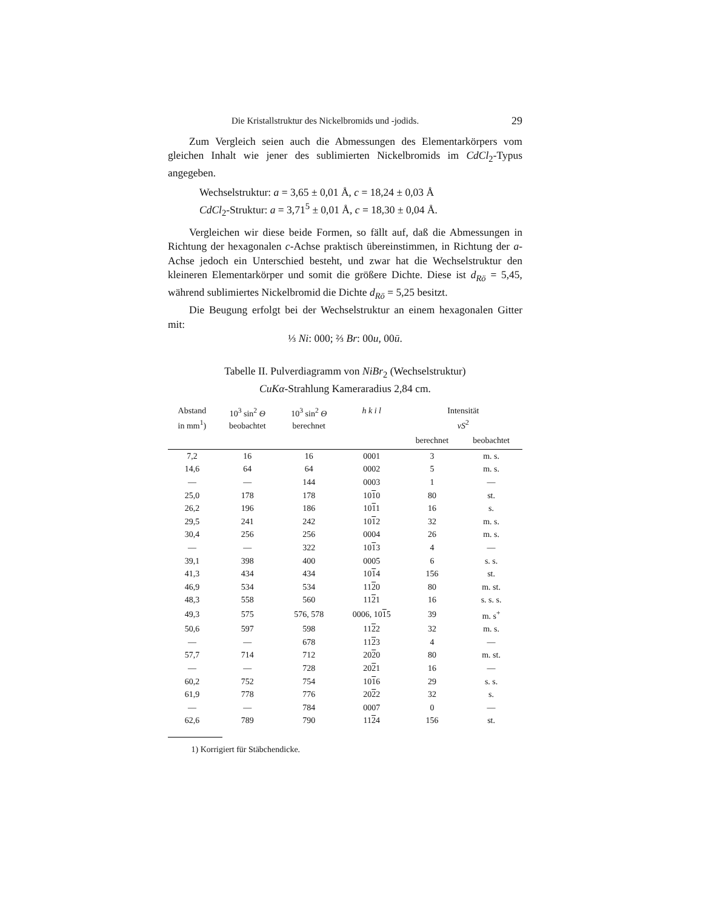Die Kristallstruktur des Nickelbromids und -jodids. 29
Zum Vergleich seien auch die Abmessungen des Elementarkörpers vom gleichen Inhalt wie jener des sublimierten Nickelbromids im CdCl<sub>2</sub>-Typus angegeben.
Wechselstruktur: a = 3,65 ± 0,01 Å, c = 18,24 ± 0,03 Å
CdCl<sub>2</sub>-Struktur: a = 3,71<sup>5</sup> ± 0,01 Å, c = 18,30 ± 0,04 Å.
Vergleichen wir diese beide Formen, so fällt auf, daß die Abmessungen in Richtung der hexagonalen c-Achse praktisch übereinstimmen, in Richtung der a-Achse jedoch ein Unterschied besteht, und zwar hat die Wechselstruktur den kleineren Elementarkörper und somit die größere Dichte. Diese ist d<sub>Rö</sub> = 5,45, während sublimiertes Nickelbromid die Dichte d<sub>Rö</sub> = 5,25 besitzt.
Die Beugung erfolgt bei der Wechselstruktur an einem hexagonalen Gitter mit:
⅓ Ni: 000; ⅔ Br: 00u, 00ū.
Tabelle II. Pulverdiagramm von NiBr<sub>2</sub> (Wechselstruktur)
CuKα-Strahlung Kameraradius 2,84 cm.
| Abstand in mm<sup>1</sup>) | 10<sup>3</sup> sin<sup>2</sup> Θ beobachtet | 10<sup>3</sup> sin<sup>2</sup> Θ berechnet | h k i l | Intensität vS<sup>2</sup> | |
| --- | --- | --- | --- | --- | --- |
| | | | | berechnet | beobachtet |
| 7,2 | 16 | 16 | 0001 | 3 | m. s. |
| 14,6 | 64 | 64 | 0002 | 5 | m. s. |
| — | — | 144 | 0003 | 1 | — |
| 25,0 | 178 | 178 | 10 1 0 | 80 | st. |
| 26,2 | 196 | 186 | 10 1 1 | 16 | s. |
| 29,5 | 241 | 242 | 10 1 2 | 32 | m. s. |
| 30,4 | 256 | 256 | 0004 | 26 | m. s. |
| — | — | 322 | 10 1 3 | 4 | — |
| 39,1 | 398 | 400 | 0005 | 6 | s. s. |
| 41,3 | 434 | 434 | 10 1 4 | 156 | st. |
| 46,9 | 534 | 534 | 11 2 0 | 80 | m. st. |
| 48,3 | 558 | 560 | 11 2 1 | 16 | s. s. s. |
| 49,3 | 575 | 576, 578 | 0006, 10 1 5 | 39 | m. s<sup>+</sup> |
| 50,6 | 597 | 598 | 11 2 2 | 32 | m. s. |
| — | — | 678 | 11 2 3 | 4 | — |
| 57,7 | 714 | 712 | 20 2 0 | 80 | m. st. |
| — | — | 728 | 20 2 1 | 16 | — |
| 60,2 | 752 | 754 | 10 1 6 | 29 | s. s. |
| 61,9 | 778 | 776 | 20 2 2 | 32 | s. |
| — | — | 784 | 0007 | 0 | — |
| 62,6 | 789 | 790 | 11 2 4 | 156 | st. |
1) Korrigiert für Stäbchendicke.